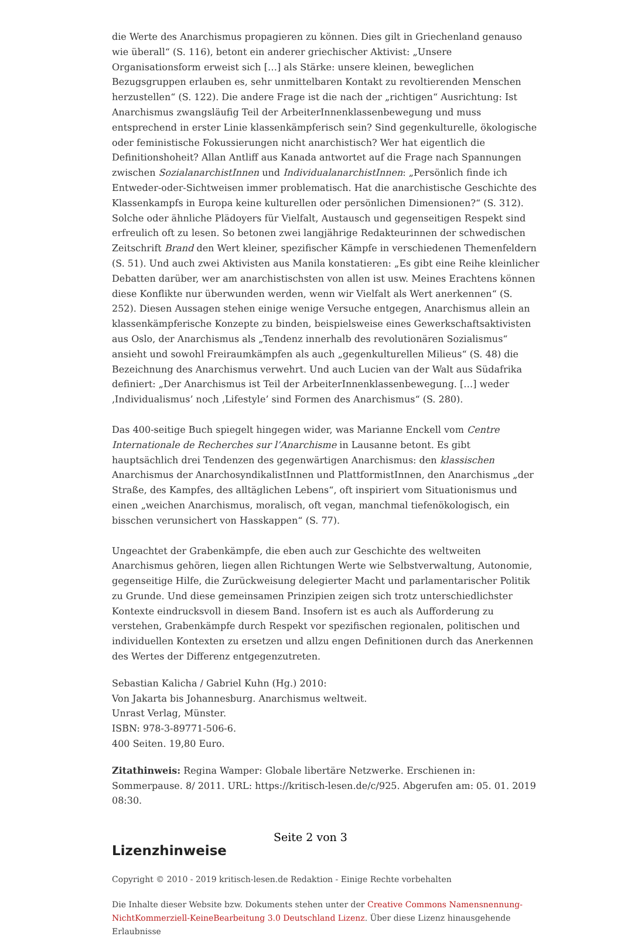die Werte des Anarchismus propagieren zu können. Dies gilt in Griechenland genauso wie überall“ (S. 116), betont ein anderer griechischer Aktivist: „Unsere Organisationsform erweist sich […] als Stärke: unsere kleinen, beweglichen Bezugsgruppen erlauben es, sehr unmittelbaren Kontakt zu revoltierenden Menschen herzustellen“ (S. 122). Die andere Frage ist die nach der „richtigen“ Ausrichtung: Ist Anarchismus zwangsläufig Teil der ArbeiterInnenklassenbewegung und muss entsprechend in erster Linie klassenkämpferisch sein? Sind gegenkulturelle, ökologische oder feministische Fokussierungen nicht anarchistisch? Wer hat eigentlich die Definitionshoheit? Allan Antliff aus Kanada antwortet auf die Frage nach Spannungen zwischen SozialanarchistInnen und IndividualanarchistInnen: „Persönlich finde ich Entweder-oder-Sichtweisen immer problematisch. Hat die anarchistische Geschichte des Klassenkampfs in Europa keine kulturellen oder persönlichen Dimensionen?“ (S. 312). Solche oder ähnliche Plädoyers für Vielfalt, Austausch und gegenseitigen Respekt sind erfreulich oft zu lesen. So betonen zwei langjährige Redakteurinnen der schwedischen Zeitschrift Brand den Wert kleiner, spezifischer Kämpfe in verschiedenen Themenfeldern (S. 51). Und auch zwei Aktivisten aus Manila konstatieren: „Es gibt eine Reihe kleinlicher Debatten darüber, wer am anarchistischsten von allen ist usw. Meines Erachtens können diese Konflikte nur überwunden werden, wenn wir Vielfalt als Wert anerkennen“ (S. 252). Diesen Aussagen stehen einige wenige Versuche entgegen, Anarchismus allein an klassenkämpferische Konzepte zu binden, beispielsweise eines Gewerkschaftsaktivisten aus Oslo, der Anarchismus als „Tendenz innerhalb des revolutionären Sozialismus“ ansieht und sowohl Freiraumkämpfen als auch „gegenkulturellen Milieus“ (S. 48) die Bezeichnung des Anarchismus verwehrt. Und auch Lucien van der Walt aus Südafrika definiert: „Der Anarchismus ist Teil der ArbeiterInnenklassenbewegung. […] weder ‚Individualismus’ noch ‚Lifestyle’ sind Formen des Anarchismus“ (S. 280).
Das 400-seitige Buch spiegelt hingegen wider, was Marianne Enckell vom Centre Internationale de Recherches sur l’Anarchisme in Lausanne betont. Es gibt hauptsächlich drei Tendenzen des gegenwärtigen Anarchismus: den klassischen Anarchismus der AnarchosyndikalistInnen und PlattformistInnen, den Anarchismus „der Straße, des Kampfes, des alltäglichen Lebens“, oft inspiriert vom Situationismus und einen „weichen Anarchismus, moralisch, oft vegan, manchmal tiefenökologisch, ein bisschen verunsichert von Hasskappen“ (S. 77).
Ungeachtet der Grabenkämpfe, die eben auch zur Geschichte des weltweiten Anarchismus gehören, liegen allen Richtungen Werte wie Selbstverwaltung, Autonomie, gegenseitige Hilfe, die Zurückweisung delegierter Macht und parlamentarischer Politik zu Grunde. Und diese gemeinsamen Prinzipien zeigen sich trotz unterschiedlichster Kontexte eindrucksvoll in diesem Band. Insofern ist es auch als Aufforderung zu verstehen, Grabenkämpfe durch Respekt vor spezifischen regionalen, politischen und individuellen Kontexten zu ersetzen und allzu engen Definitionen durch das Anerkennen des Wertes der Differenz entgegenzutreten.
Sebastian Kalicha / Gabriel Kuhn (Hg.) 2010:
Von Jakarta bis Johannesburg. Anarchismus weltweit.
Unrast Verlag, Münster.
ISBN: 978-3-89771-506-6.
400 Seiten. 19,80 Euro.
Zitathinweis: Regina Wamper: Globale libertäre Netzwerke. Erschienen in: Sommerpause. 8/ 2011. URL: https://kritisch-lesen.de/c/925. Abgerufen am: 05. 01. 2019 08:30.
Lizenzhinweise
Copyright © 2010 - 2019 kritisch-lesen.de Redaktion - Einige Rechte vorbehalten
Die Inhalte dieser Website bzw. Dokuments stehen unter der Creative Commons Namensnennung-NichtKommerziell-KeineBearbeitung 3.0 Deutschland Lizenz. Über diese Lizenz hinausgehende Erlaubnisse
Seite 2 von 3